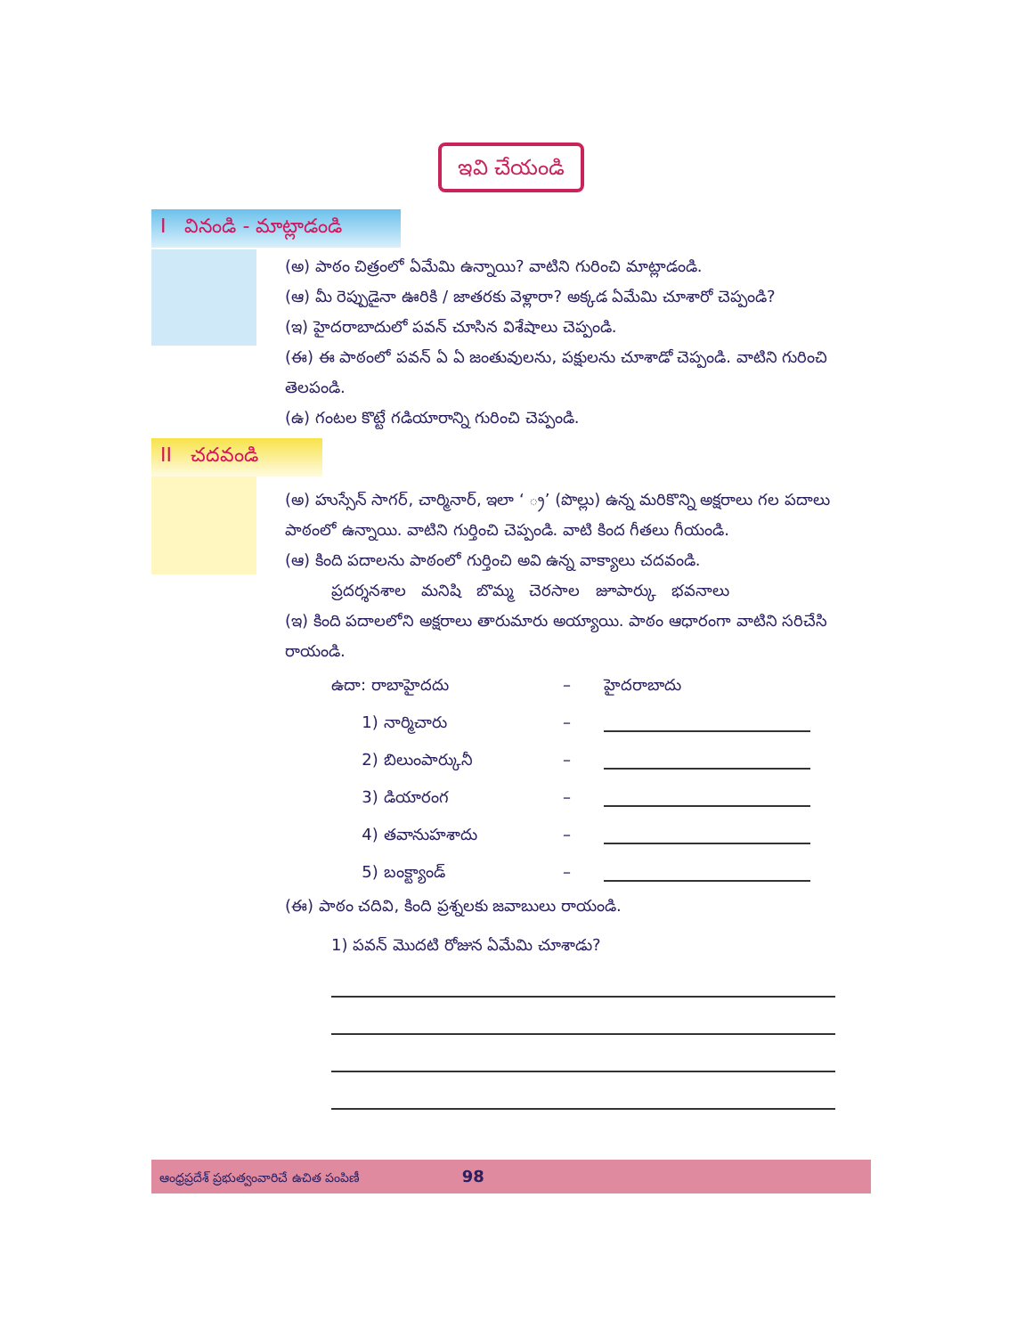ఇవి చేయండి
I వినండి - మాట్లాడండి
II చదవండి
(అ) పాఠం చిత్రంలో ఏమేమి ఉన్నాయి? వాటిని గురించి మాట్లాడండి.
(ఆ) మీ రెప్పుడైనా ఊరికి / జాతరకు వెళ్లారా? అక్కడ ఏమేమి చూశారో చెప్పండి?
(ఇ) హైదరాబాదులో పవన్ చూసిన విశేషాలు చెప్పండి.
(ఈ) ఈ పాఠంలో పవన్ ఏ ఏ జంతువులను, పక్షులను చూశాడో చెప్పండి. వాటిని గురించి తెలపండి.
(ఉ) గంటల కొట్టే గడియారాన్ని గురించి చెప్పండి.
(అ) హుస్సేన్ సాగర్, చార్మినార్, ఇలా ‘ ్ర’ (పొల్లు) ఉన్న మరికొన్ని అక్షరాలు గల పదాలు పాఠంలో ఉన్నాయి. వాటిని గుర్తించి చెప్పండి. వాటి కింద గీతలు గీయండి.
(ఆ) కింది పదాలను పాఠంలో గుర్తించి అవి ఉన్న వాక్యాలు చదవండి.
ప్రదర్శనశాల మనిషి బొమ్మ చెరసాల జూపార్కు భవనాలు
(ఇ) కింది పదాలలోని అక్షరాలు తారుమారు అయ్యాయి. పాఠం ఆధారంగా వాటిని సరిచేసి రాయండి.
ఉదా: రాబాహైదదు – హైదరాబాదు
1) నార్మిచారు –
2) బిలుంపార్కునీ –
3) డియారంగ –
4) తవానుహశాదు –
5) బంక్ట్యాండ్ –
(ఈ) పాఠం చదివి, కింది ప్రశ్నలకు జవాబులు రాయండి.
1) పవన్ మొదటి రోజున ఏమేమి చూశాడు?
ఆంధ్రప్రదేశ్ ప్రభుత్వంవారిచే ఉచిత పంపిణీ 98